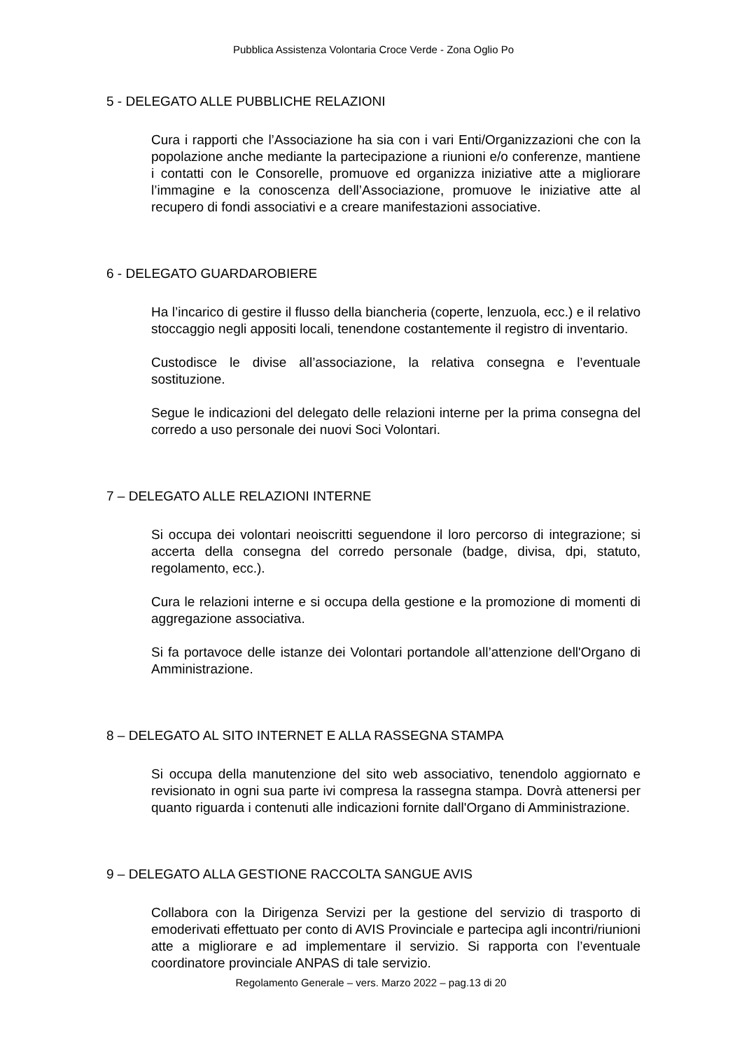Pubblica Assistenza Volontaria Croce Verde - Zona Oglio Po
5 - DELEGATO ALLE PUBBLICHE RELAZIONI
Cura i rapporti che l’Associazione ha sia con i vari Enti/Organizzazioni che con la popolazione anche mediante la partecipazione a riunioni e/o conferenze, mantiene i contatti con le Consorelle, promuove ed organizza iniziative atte a migliorare l’immagine e la conoscenza dell’Associazione, promuove le iniziative atte al recupero di fondi associativi e a creare manifestazioni associative.
6 - DELEGATO GUARDAROBIERE
Ha l’incarico di gestire il flusso della biancheria (coperte, lenzuola, ecc.) e il relativo stoccaggio negli appositi locali, tenendone costantemente il registro di inventario.
Custodisce le divise all’associazione, la relativa consegna e l’eventuale sostituzione.
Segue le indicazioni del delegato delle relazioni interne per la prima consegna del corredo a uso personale dei nuovi Soci Volontari.
7 – DELEGATO ALLE RELAZIONI INTERNE
Si occupa dei volontari neoiscritti seguendone il loro percorso di integrazione; si accerta della consegna del corredo personale (badge, divisa, dpi, statuto, regolamento, ecc.).
Cura le relazioni interne e si occupa della gestione e la promozione di momenti di aggregazione associativa.
Si fa portavoce delle istanze dei Volontari portandole all’attenzione dell'Organo di Amministrazione.
8 – DELEGATO AL SITO INTERNET E ALLA RASSEGNA STAMPA
Si occupa della manutenzione del sito web associativo, tenendolo aggiornato e revisionato in ogni sua parte ivi compresa la rassegna stampa. Dovrà attenersi per quanto riguarda i contenuti alle indicazioni fornite dall'Organo di Amministrazione.
9 – DELEGATO ALLA GESTIONE RACCOLTA SANGUE AVIS
Collabora con la Dirigenza Servizi per la gestione del servizio di trasporto di emoderivati effettuato per conto di AVIS Provinciale e partecipa agli incontri/riunioni atte a migliorare e ad implementare il servizio. Si rapporta con l’eventuale coordinatore provinciale ANPAS di tale servizio.
Regolamento Generale – vers. Marzo 2022 – pag.13 di 20